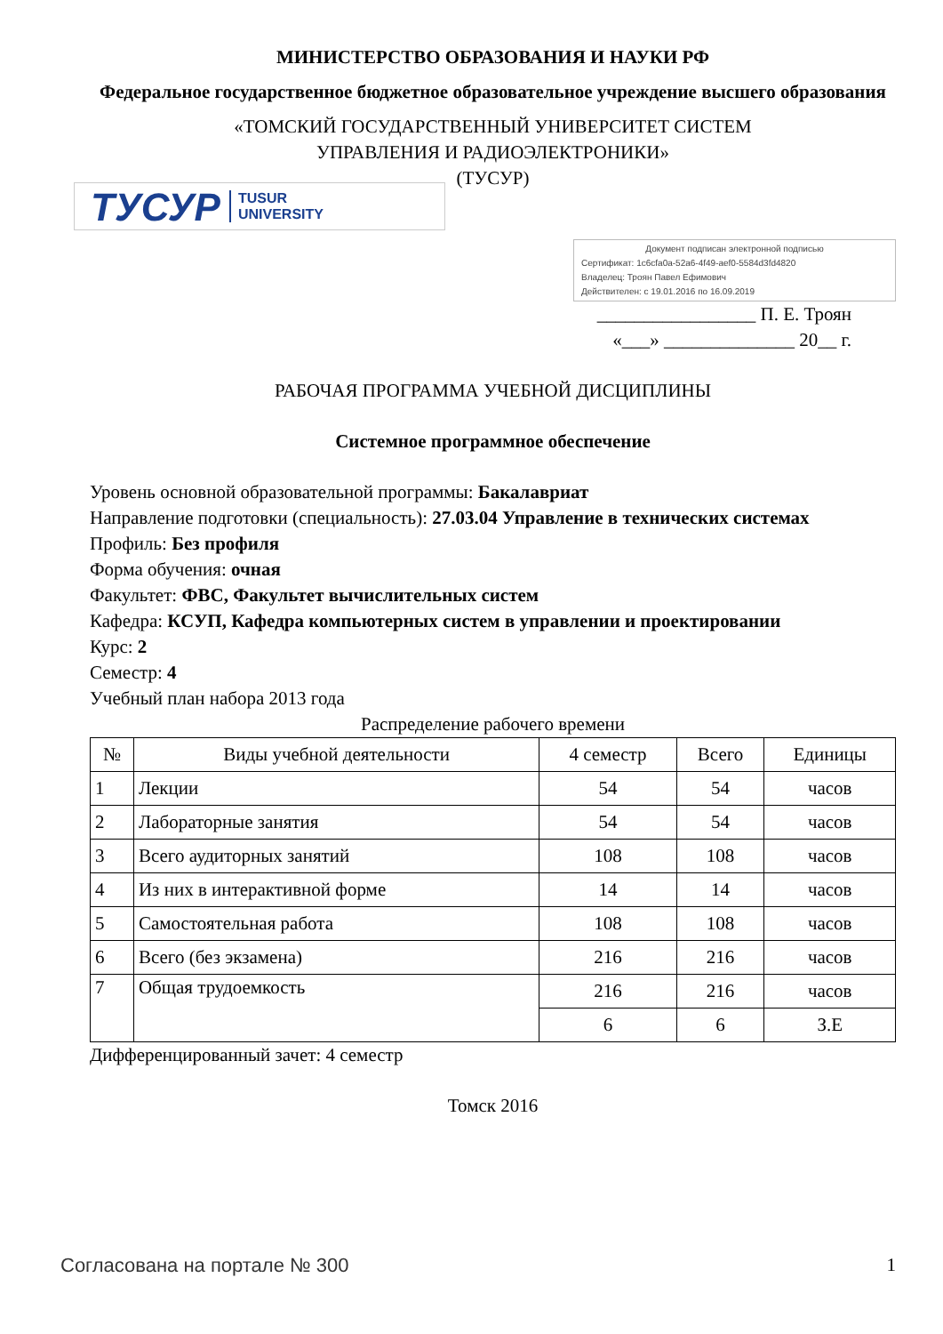МИНИСТЕРСТВО ОБРАЗОВАНИЯ И НАУКИ РФ
Федеральное государственное бюджетное образовательное учреждение высшего образования
«ТОМСКИЙ ГОСУДАРСТВЕННЫЙ УНИВЕРСИТЕТ СИСТЕМ
УПРАВЛЕНИЯ И РАДИОЭЛЕКТРОНИКИ»
(ТУСУР)
ТУСУР TUSUR
UNIVERSITY
Документ подписан электронной подписью
Сертификат: 1c6cfa0a-52a6-4f49-aef0-5584d3fd4820
Владелец: Троян Павел Ефимович
Действителен: с 19.01.2016 по 16.09.2019
_________________ П. Е. Троян
«___» ______________ 20__ г.
РАБОЧАЯ ПРОГРАММА УЧЕБНОЙ ДИСЦИПЛИНЫ
Системное программное обеспечение
Уровень основной образовательной программы: Бакалавриат
Направление подготовки (специальность): 27.03.04 Управление в технических системах
Профиль: Без профиля
Форма обучения: очная
Факультет: ФВС, Факультет вычислительных систем
Кафедра: КСУП, Кафедра компьютерных систем в управлении и проектировании
Курс: 2
Семестр: 4
Учебный план набора 2013 года
Распределение рабочего времени
| № | Виды учебной деятельности | 4 семестр | Всего | Единицы |
| --- | --- | --- | --- | --- |
| 1 | Лекции | 54 | 54 | часов |
| 2 | Лабораторные занятия | 54 | 54 | часов |
| 3 | Всего аудиторных занятий | 108 | 108 | часов |
| 4 | Из них в интерактивной форме | 14 | 14 | часов |
| 5 | Самостоятельная работа | 108 | 108 | часов |
| 6 | Всего (без экзамена) | 216 | 216 | часов |
| 7 | Общая трудоемкость | 216 | 216 | часов |
| | | 6 | 6 | З.Е |
Дифференцированный зачет: 4 семестр
Томск 2016
Согласована на портале № 300 1